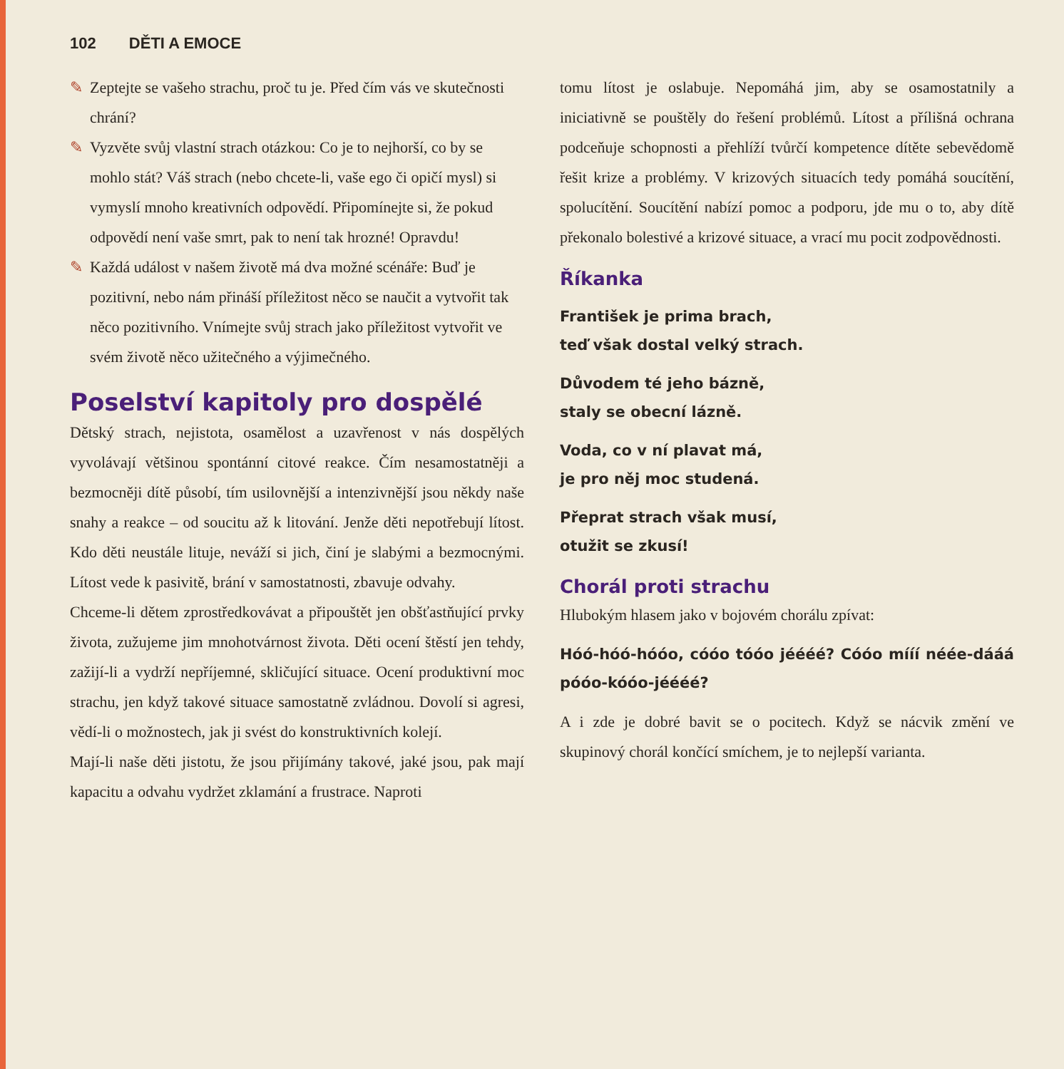102 DĚTI A EMOCE
✎ Zeptejte se vašeho strachu, proč tu je. Před čím vás ve skutečnosti chrání?
✎ Vyzvěte svůj vlastní strach otázkou: Co je to nejhorší, co by se mohlo stát? Váš strach (nebo chcete-li, vaše ego či opičí mysl) si vymyslí mnoho kreativních odpovědí. Připomínejte si, že pokud odpovědí není vaše smrt, pak to není tak hrozné! Opravdu!
✎ Každá událost v našem životě má dva možné scénáře: Buď je pozitivní, nebo nám přináší příležitost něco se naučit a vytvořit tak něco pozitivního. Vnímejte svůj strach jako příležitost vytvořit ve svém životě něco užitečného a výjimečného.
Poselství kapitoly pro dospělé
Dětský strach, nejistota, osamělost a uzavřenost v nás dospělých vyvolávají většinou spontánní citové reakce. Čím nesamostatněji a bezmocněji dítě působí, tím usilovnější a intenzivnější jsou někdy naše snahy a reakce – od soucitu až k litování. Jenže děti nepotřebují lítost. Kdo děti neustále lituje, neváží si jich, činí je slabými a bezmocnými. Lítost vede k pasivitě, brání v samostatnosti, zbavuje odvahy.
Chceme-li dětem zprostředkovávat a připouštět jen obšťastňující prvky života, zužujeme jim mnohotvárnost života. Děti ocení štěstí jen tehdy, zažijí-li a vydrží nepříjemné, skličující situace. Ocení produktivní moc strachu, jen když takové situace samostatně zvládnou. Dovolí si agresi, vědí-li o možnostech, jak ji svést do konstruktivních kolejí.
Mají-li naše děti jistotu, že jsou přijímány takové, jaké jsou, pak mají kapacitu a odvahu vydržet zklamání a frustrace. Naproti
tomu lítost je oslabuje. Nepomáhá jim, aby se osamostatnily a iniciativně se pouštěly do řešení problémů. Lítost a přílišná ochrana podceňuje schopnosti a přehlíží tvůrčí kompetence dítěte sebevědomě řešit krize a problémy. V krizových situacích tedy pomáhá soucítění, spolucítění. Soucítění nabízí pomoc a podporu, jde mu o to, aby dítě překonalo bolestivé a krizové situace, a vrací mu pocit zodpovědnosti.
Říkanka
František je prima brach,
teď však dostal velký strach.
Důvodem té jeho bázně,
staly se obecní lázně.
Voda, co v ní plavat má,
je pro něj moc studená.
Přeprat strach však musí,
otužit se zkusí!
Chorál proti strachu
Hlubokým hlasem jako v bojovém chorálu zpívat:
Hóó-hóó-hóóo, cóóo tóóo jéééé? Cóóo mííí néée-dááá póóo-kóóo-jéééé?
A i zde je dobré bavit se o pocitech. Když se nácvik změní ve skupinový chorál končící smíchem, je to nejlepší varianta.